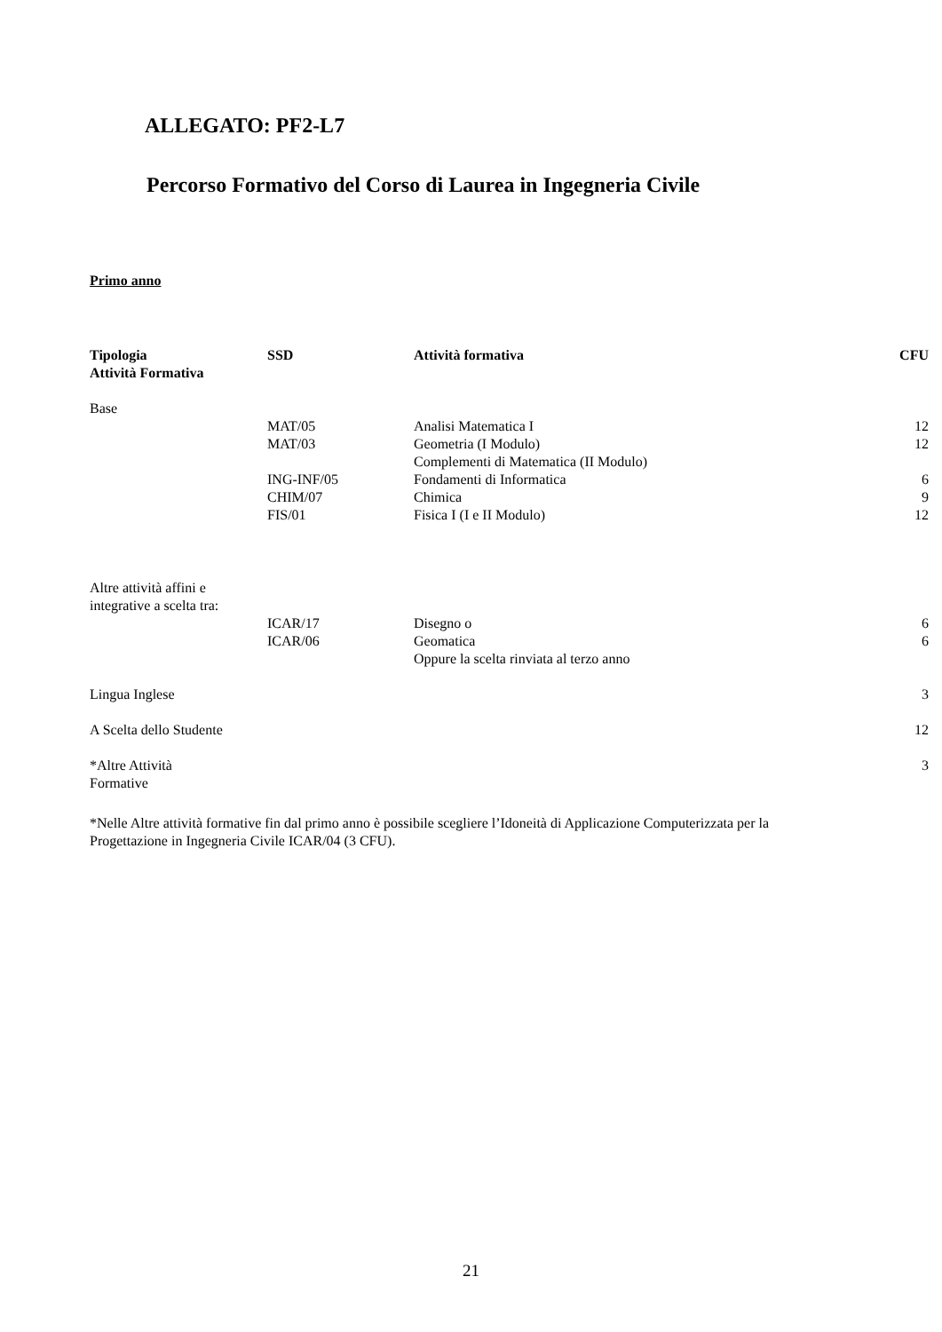ALLEGATO: PF2-L7
Percorso Formativo del Corso di Laurea in Ingegneria Civile
Primo anno
| Tipologia Attività Formativa | SSD | Attività formativa | CFU |
| --- | --- | --- | --- |
| Base | | | |
| | MAT/05 | Analisi Matematica I | 12 |
| | MAT/03 | Geometria (I Modulo) | 12 |
| | | Complementi di Matematica (II Modulo) | |
| | ING-INF/05 | Fondamenti di Informatica | 6 |
| | CHIM/07 | Chimica | 9 |
| | FIS/01 | Fisica I (I e II Modulo) | 12 |
| Altre attività affini e integrative a scelta tra: | | | |
| | ICAR/17 | Disegno o | 6 |
| | ICAR/06 | Geomatica | 6 |
| | | Oppure la scelta rinviata al terzo anno | |
| Lingua Inglese | | | 3 |
| A Scelta dello Studente | | | 12 |
| *Altre Attività Formative | | | 3 |
*Nelle Altre attività formative fin dal primo anno è possibile scegliere l’Idoneità di Applicazione Computerizzata per la Progettazione in Ingegneria Civile ICAR/04 (3 CFU).
21